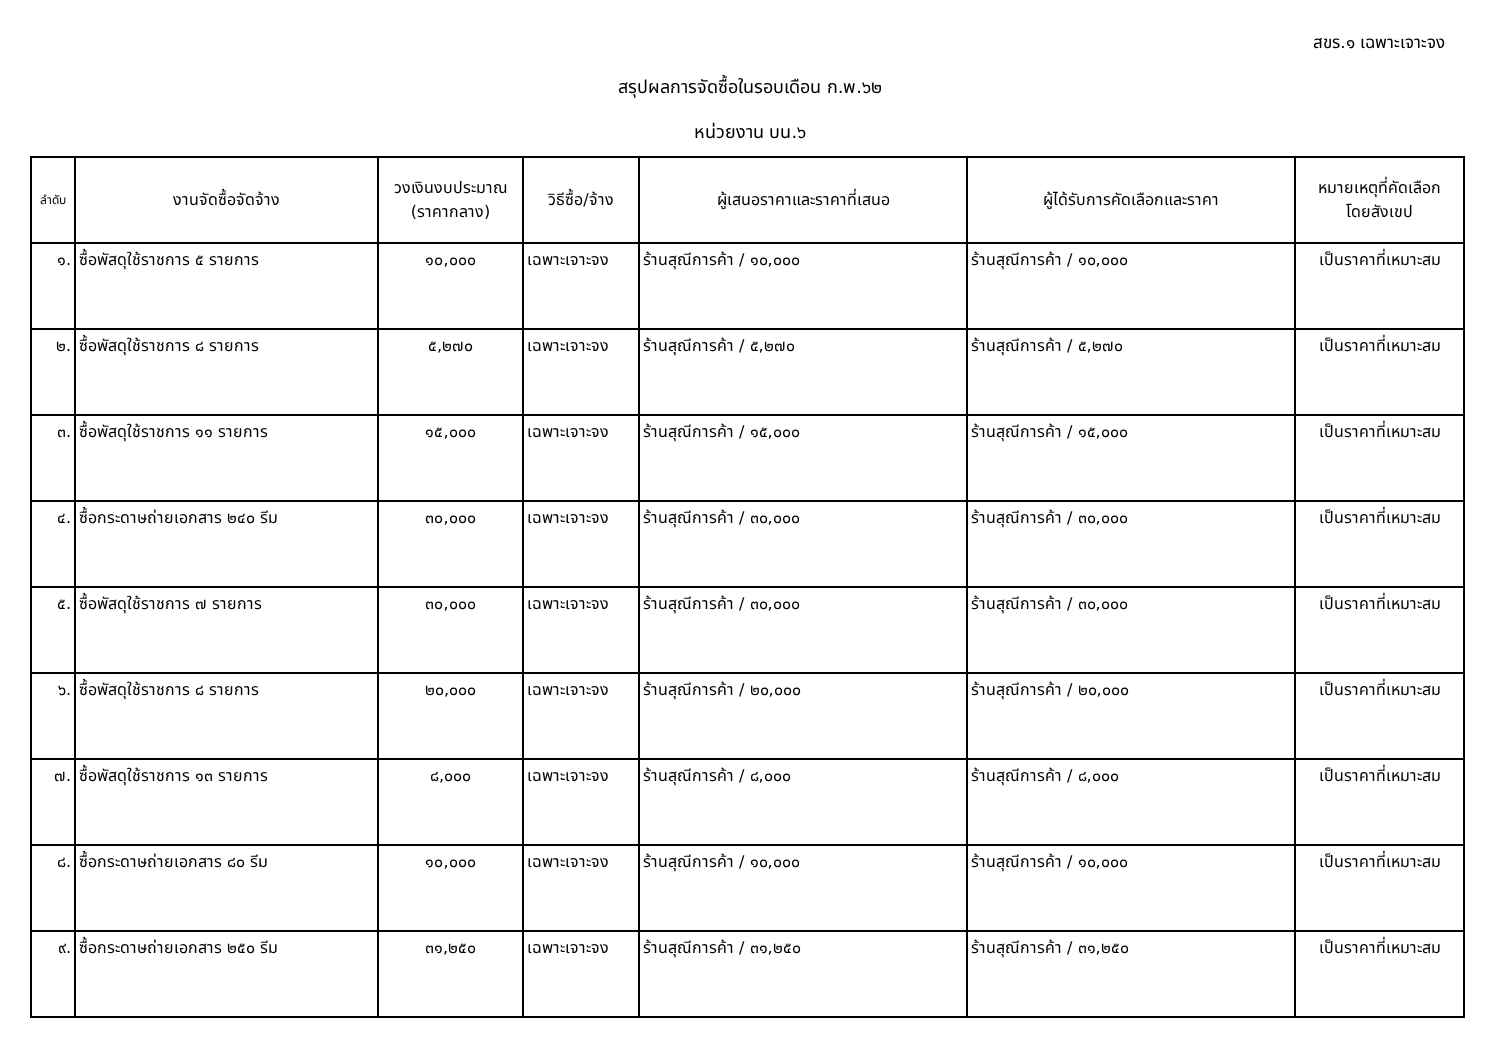สขร.๑ เฉพาะเจาะจง
สรุปผลการจัดซื้อในรอบเดือน ก.พ.๖๒
หน่วยงาน บน.๖
| ลำดับ | งานจัดซื้อจัดจ้าง | วงเงินงบประมาณ (ราคากลาง) | วิธีซื้อ/จ้าง | ผู้เสนอราคาและราคาที่เสนอ | ผู้ได้รับการคัดเลือกและราคา | หมายเหตุที่คัดเลือก โดยสังเขป |
| --- | --- | --- | --- | --- | --- | --- |
| ๑. | ซื้อพัสดุใช้ราชการ ๕ รายการ | ๑๐,๐๐๐ | เฉพาะเจาะจง | ร้านสุณีการค้า / ๑๐,๐๐๐ | ร้านสุณีการค้า / ๑๐,๐๐๐ | เป็นราคาที่เหมาะสม |
| ๒. | ซื้อพัสดุใช้ราชการ ๘ รายการ | ๕,๒๗๐ | เฉพาะเจาะจง | ร้านสุณีการค้า / ๕,๒๗๐ | ร้านสุณีการค้า / ๕,๒๗๐ | เป็นราคาที่เหมาะสม |
| ๓. | ซื้อพัสดุใช้ราชการ ๑๑ รายการ | ๑๕,๐๐๐ | เฉพาะเจาะจง | ร้านสุณีการค้า / ๑๕,๐๐๐ | ร้านสุณีการค้า / ๑๕,๐๐๐ | เป็นราคาที่เหมาะสม |
| ๔. | ซื้อกระดาษถ่ายเอกสาร ๒๔๐ รีม | ๓๐,๐๐๐ | เฉพาะเจาะจง | ร้านสุณีการค้า / ๓๐,๐๐๐ | ร้านสุณีการค้า / ๓๐,๐๐๐ | เป็นราคาที่เหมาะสม |
| ๕. | ซื้อพัสดุใช้ราชการ ๗ รายการ | ๓๐,๐๐๐ | เฉพาะเจาะจง | ร้านสุณีการค้า / ๓๐,๐๐๐ | ร้านสุณีการค้า / ๓๐,๐๐๐ | เป็นราคาที่เหมาะสม |
| ๖. | ซื้อพัสดุใช้ราชการ ๘ รายการ | ๒๐,๐๐๐ | เฉพาะเจาะจง | ร้านสุณีการค้า / ๒๐,๐๐๐ | ร้านสุณีการค้า / ๒๐,๐๐๐ | เป็นราคาที่เหมาะสม |
| ๗. | ซื้อพัสดุใช้ราชการ ๑๓ รายการ | ๘,๐๐๐ | เฉพาะเจาะจง | ร้านสุณีการค้า / ๘,๐๐๐ | ร้านสุณีการค้า / ๘,๐๐๐ | เป็นราคาที่เหมาะสม |
| ๘. | ซื้อกระดาษถ่ายเอกสาร ๘๐ รีม | ๑๐,๐๐๐ | เฉพาะเจาะจง | ร้านสุณีการค้า / ๑๐,๐๐๐ | ร้านสุณีการค้า / ๑๐,๐๐๐ | เป็นราคาที่เหมาะสม |
| ๙. | ซื้อกระดาษถ่ายเอกสาร ๒๕๐ รีม | ๓๑,๒๕๐ | เฉพาะเจาะจง | ร้านสุณีการค้า / ๓๑,๒๕๐ | ร้านสุณีการค้า / ๓๑,๒๕๐ | เป็นราคาที่เหมาะสม |